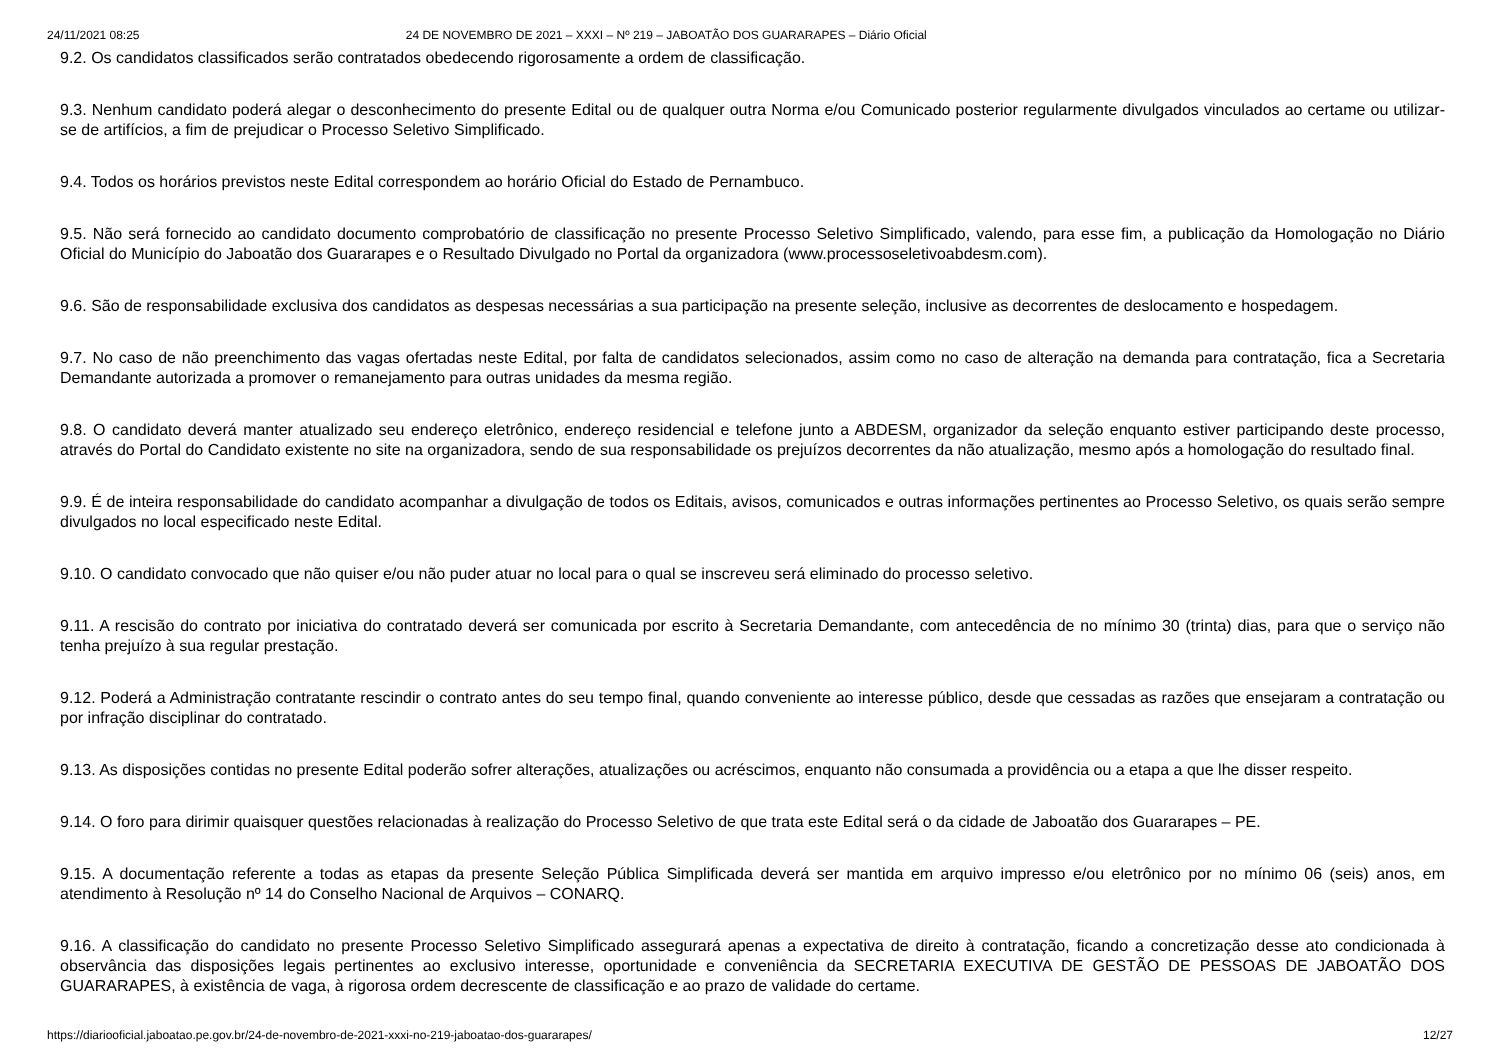24/11/2021 08:25 24 DE NOVEMBRO DE 2021 – XXXI – Nº 219 – JABOATÃO DOS GUARARAPES – Diário Oficial
9.2. Os candidatos classificados serão contratados obedecendo rigorosamente a ordem de classificação.
9.3. Nenhum candidato poderá alegar o desconhecimento do presente Edital ou de qualquer outra Norma e/ou Comunicado posterior regularmente divulgados vinculados ao certame ou utilizar-se de artifícios, a fim de prejudicar o Processo Seletivo Simplificado.
9.4. Todos os horários previstos neste Edital correspondem ao horário Oficial do Estado de Pernambuco.
9.5. Não será fornecido ao candidato documento comprobatório de classificação no presente Processo Seletivo Simplificado, valendo, para esse fim, a publicação da Homologação no Diário Oficial do Município do Jaboatão dos Guararapes e o Resultado Divulgado no Portal da organizadora (www.processoseletivoabdesm.com).
9.6. São de responsabilidade exclusiva dos candidatos as despesas necessárias a sua participação na presente seleção, inclusive as decorrentes de deslocamento e hospedagem.
9.7. No caso de não preenchimento das vagas ofertadas neste Edital, por falta de candidatos selecionados, assim como no caso de alteração na demanda para contratação, fica a Secretaria Demandante autorizada a promover o remanejamento para outras unidades da mesma região.
9.8. O candidato deverá manter atualizado seu endereço eletrônico, endereço residencial e telefone junto a ABDESM, organizador da seleção enquanto estiver participando deste processo, através do Portal do Candidato existente no site na organizadora, sendo de sua responsabilidade os prejuízos decorrentes da não atualização, mesmo após a homologação do resultado final.
9.9. É de inteira responsabilidade do candidato acompanhar a divulgação de todos os Editais, avisos, comunicados e outras informações pertinentes ao Processo Seletivo, os quais serão sempre divulgados no local especificado neste Edital.
9.10. O candidato convocado que não quiser e/ou não puder atuar no local para o qual se inscreveu será eliminado do processo seletivo.
9.11. A rescisão do contrato por iniciativa do contratado deverá ser comunicada por escrito à Secretaria Demandante, com antecedência de no mínimo 30 (trinta) dias, para que o serviço não tenha prejuízo à sua regular prestação.
9.12. Poderá a Administração contratante rescindir o contrato antes do seu tempo final, quando conveniente ao interesse público, desde que cessadas as razões que ensejaram a contratação ou por infração disciplinar do contratado.
9.13. As disposições contidas no presente Edital poderão sofrer alterações, atualizações ou acréscimos, enquanto não consumada a providência ou a etapa a que lhe disser respeito.
9.14. O foro para dirimir quaisquer questões relacionadas à realização do Processo Seletivo de que trata este Edital será o da cidade de Jaboatão dos Guararapes – PE.
9.15. A documentação referente a todas as etapas da presente Seleção Pública Simplificada deverá ser mantida em arquivo impresso e/ou eletrônico por no mínimo 06 (seis) anos, em atendimento à Resolução nº 14 do Conselho Nacional de Arquivos – CONARQ.
9.16. A classificação do candidato no presente Processo Seletivo Simplificado assegurará apenas a expectativa de direito à contratação, ficando a concretização desse ato condicionada à observância das disposições legais pertinentes ao exclusivo interesse, oportunidade e conveniência da SECRETARIA EXECUTIVA DE GESTÃO DE PESSOAS DE JABOATÃO DOS GUARARAPES, à existência de vaga, à rigorosa ordem decrescente de classificação e ao prazo de validade do certame.
https://diariooficial.jaboatao.pe.gov.br/24-de-novembro-de-2021-xxxi-no-219-jaboatao-dos-guararapes/ 12/27